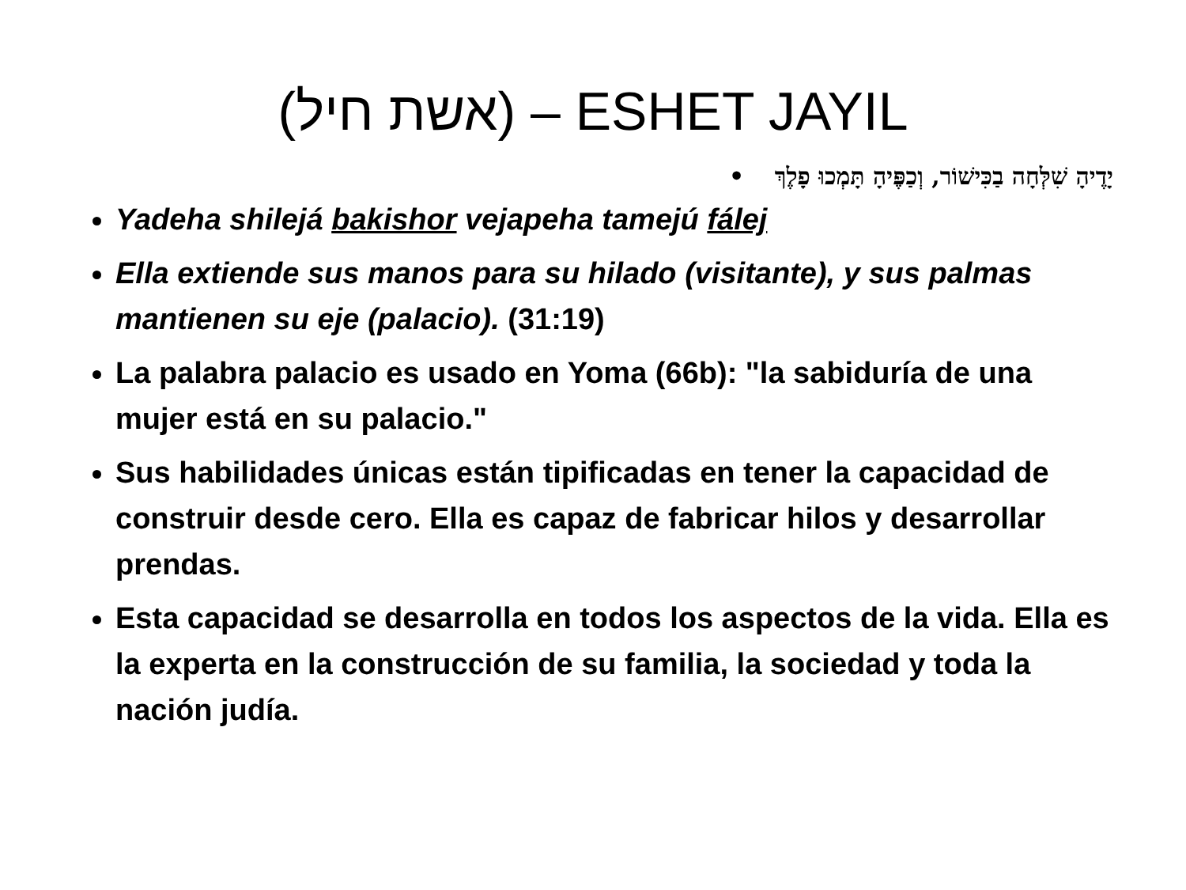(אשת חיל) – ESHET JAYIL
יָדֶיהָ שִׁלְּחָה בַכִּישׁוֹר, וְכַפֶּיהָ תָּמְכוּ פָלֶךְ •
Yadeha shilejá bakishor vejapeha tamejú fálej
Ella extiende sus manos para su hilado (visitante), y sus palmas mantienen su eje (palacio). (31:19)
La palabra palacio es usado en Yoma (66b): "la sabiduría de una mujer está en su palacio."
Sus habilidades únicas están tipificadas en tener la capacidad de construir desde cero. Ella es capaz de fabricar hilos y desarrollar prendas.
Esta capacidad se desarrolla en todos los aspectos de la vida. Ella es la experta en la construcción de su familia, la sociedad y toda la nación judía.